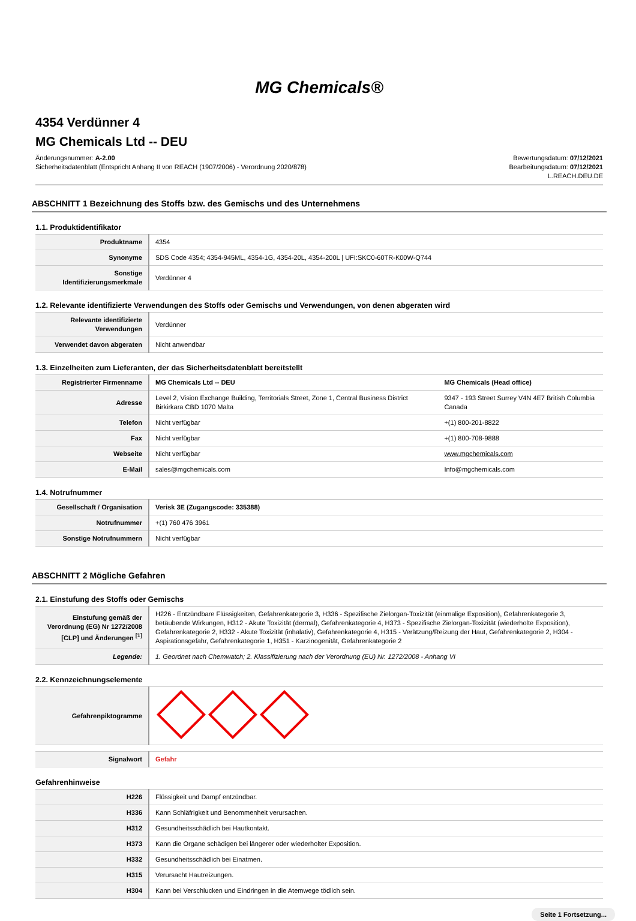MG Chemicals®
4354 Verdünner 4
MG Chemicals Ltd -- DEU
Änderungsnummer: A-2.00
Sicherheitsdatenblatt (Entspricht Anhang II von REACH (1907/2006) - Verordnung 2020/878)
Bewertungsdatum: 07/12/2021
Bearbeitungsdatum: 07/12/2021
L.REACH.DEU.DE
ABSCHNITT 1 Bezeichnung des Stoffs bzw. des Gemischs und des Unternehmens
1.1. Produktidentifikator
| Produktname | 4354 |
| Synonyme | SDS Code 4354; 4354-945ML, 4354-1G, 4354-20L, 4354-200L / UFI:SKC0-60TR-K00W-Q744 |
| Sonstige Identifizierungsmerkmale | Verdünner 4 |
1.2. Relevante identifizierte Verwendungen des Stoffs oder Gemischs und Verwendungen, von denen abgeraten wird
| Relevante identifizierte Verwendungen | Verdünner |
| Verwendet davon abgeraten | Nicht anwendbar |
1.3. Einzelheiten zum Lieferanten, der das Sicherheitsdatenblatt bereitstellt
| Registrierter Firmenname | MG Chemicals Ltd -- DEU | MG Chemicals (Head office) |
| Adresse | Level 2, Vision Exchange Building, Territorials Street, Zone 1, Central Business District Birkirkara CBD 1070 Malta | 9347 - 193 Street Surrey V4N 4E7 British Columbia Canada |
| Telefon | Nicht verfügbar | +(1) 800-201-8822 |
| Fax | Nicht verfügbar | +(1) 800-708-9888 |
| Webseite | Nicht verfügbar | www.mgchemicals.com |
| E-Mail | sales@mgchemicals.com | Info@mgchemicals.com |
1.4. Notrufnummer
| Gesellschaft / Organisation | Verisk 3E (Zugangscode: 335388) |
| Notrufnummer | +(1) 760 476 3961 |
| Sonstige Notrufnummern | Nicht verfügbar |
ABSCHNITT 2 Mögliche Gefahren
2.1. Einstufung des Stoffs oder Gemischs
| Einstufung gemäß der Verordnung (EG) Nr 1272/2008 [CLP] und Änderungen <sup>[1]</sup> | H226 - Entzündbare Flüssigkeiten, Gefahrenkategorie 3, H336 - Spezifische Zielorgan-Toxizität (einmalige Exposition), Gefahrenkategorie 3, betäubende Wirkungen, H312 - Akute Toxizität (dermal), Gefahrenkategorie 4, H373 - Spezifische Zielorgan-Toxizität (wiederholte Exposition), Gefahrenkategorie 2, H332 - Akute Toxizität (inhalativ), Gefahrenkategorie 4, H315 - Verätzung/Reizung der Haut, Gefahrenkategorie 2, H304 - Aspirationsgefahr, Gefahrenkategorie 1, H351 - Karzinogenität, Gefahrenkategorie 2 |
| Legende: | 1. Geordnet nach Chemwatch; 2. Klassifizierung nach der Verordnung (EU) Nr. 1272/2008 - Anhang VI |
2.2. Kennzeichnungselemente
| Gefahrenpiktogramme | |
| Signalwort | Gefahr |
Gefahrenhinweise
| H226 | Flüssigkeit und Dampf entzündbar. |
| H336 | Kann Schläfrigkeit und Benommenheit verursachen. |
| H312 | Gesundheitsschädlich bei Hautkontakt. |
| H373 | Kann die Organe schädigen bei längerer oder wiederholter Exposition. |
| H332 | Gesundheitsschädlich bei Einatmen. |
| H315 | Verursacht Hautreizungen. |
| H304 | Kann bei Verschlucken und Eindringen in die Atemwege tödlich sein. |
Seite 1 Fortsetzung...